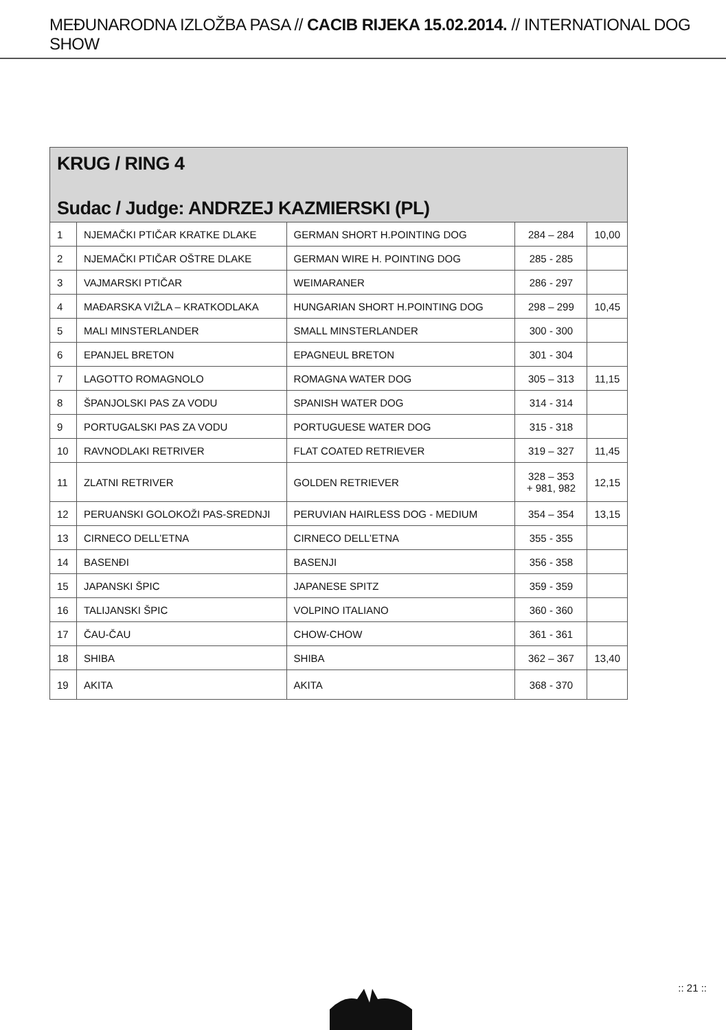MEĐUNARODNA IZLOŽBA PASA // CACIB RIJEKA 15.02.2014. // INTERNATIONAL DOG SHOW
KRUG / RING 4
Sudac / Judge: ANDRZEJ KAZMIERSKI (PL)
| 1 | NJEMAČKI PTIČAR KRATKE DLAKE | GERMAN SHORT H.POINTING DOG | 284 – 284 | 10,00 |
| 2 | NJEMAČKI PTIČAR OŠTRE DLAKE | GERMAN WIRE H. POINTING DOG | 285 - 285 | |
| 3 | VAJMARSKI PTIČAR | WEIMARANER | 286 - 297 | |
| 4 | MAĐARSKA VIŽLA – KRATKODLAKA | HUNGARIAN SHORT H.POINTING DOG | 298 – 299 | 10,45 |
| 5 | MALI MINSTERLANDER | SMALL MINSTERLANDER | 300 - 300 | |
| 6 | EPANJEL BRETON | EPAGNEUL BRETON | 301 - 304 | |
| 7 | LAGOTTO ROMAGNOLO | ROMAGNA WATER DOG | 305 – 313 | 11,15 |
| 8 | ŠPANJOLSKI PAS ZA VODU | SPANISH WATER DOG | 314 - 314 | |
| 9 | PORTUGALSKI PAS ZA VODU | PORTUGUESE WATER DOG | 315 - 318 | |
| 10 | RAVNODLAKI RETRIVER | FLAT COATED RETRIEVER | 319 – 327 | 11,45 |
| 11 | ZLATNI RETRIVER | GOLDEN RETRIEVER | 328 – 353 + 981, 982 | 12,15 |
| 12 | PERUANSKI GOLOKOŽI PAS-SREDNJI | PERUVIAN HAIRLESS DOG - MEDIUM | 354 – 354 | 13,15 |
| 13 | CIRNECO DELL’ETNA | CIRNECO DELL’ETNA | 355 - 355 | |
| 14 | BASENĐI | BASENJI | 356 - 358 | |
| 15 | JAPANSKI ŠPIC | JAPANESE SPITZ | 359 - 359 | |
| 16 | TALIJANSKI ŠPIC | VOLPINO ITALIANO | 360 - 360 | |
| 17 | ČAU-ČAU | CHOW-CHOW | 361 - 361 | |
| 18 | SHIBA | SHIBA | 362 – 367 | 13,40 |
| 19 | AKITA | AKITA | 368 - 370 | |
:: 21 ::